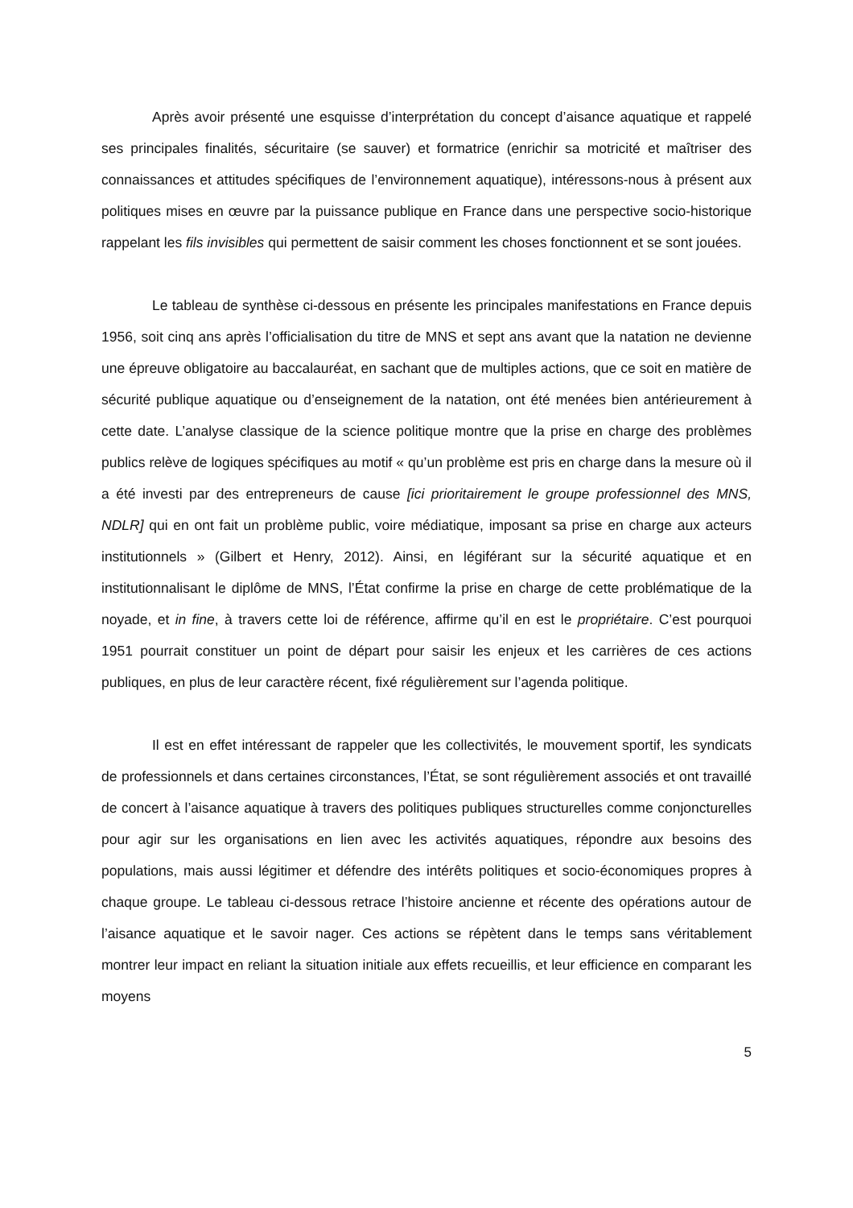Après avoir présenté une esquisse d’interprétation du concept d’aisance aquatique et rappelé ses principales finalités, sécuritaire (se sauver) et formatrice (enrichir sa motricité et maîtriser des connaissances et attitudes spécifiques de l’environnement aquatique), intéressons-nous à présent aux politiques mises en œuvre par la puissance publique en France dans une perspective socio-historique rappelant les fils invisibles qui permettent de saisir comment les choses fonctionnent et se sont jouées.
Le tableau de synthèse ci-dessous en présente les principales manifestations en France depuis 1956, soit cinq ans après l’officialisation du titre de MNS et sept ans avant que la natation ne devienne une épreuve obligatoire au baccalauréat, en sachant que de multiples actions, que ce soit en matière de sécurité publique aquatique ou d’enseignement de la natation, ont été menées bien antérieurement à cette date. L’analyse classique de la science politique montre que la prise en charge des problèmes publics relève de logiques spécifiques au motif « qu’un problème est pris en charge dans la mesure où il a été investi par des entrepreneurs de cause [ici prioritairement le groupe professionnel des MNS, NDLR] qui en ont fait un problème public, voire médiatique, imposant sa prise en charge aux acteurs institutionnels » (Gilbert et Henry, 2012). Ainsi, en légiférant sur la sécurité aquatique et en institutionnalisant le diplôme de MNS, l’État confirme la prise en charge de cette problématique de la noyade, et in fine, à travers cette loi de référence, affirme qu’il en est le propriétaire. C’est pourquoi 1951 pourrait constituer un point de départ pour saisir les enjeux et les carrières de ces actions publiques, en plus de leur caractère récent, fixé régulièrement sur l’agenda politique.
Il est en effet intéressant de rappeler que les collectivités, le mouvement sportif, les syndicats de professionnels et dans certaines circonstances, l’État, se sont régulièrement associés et ont travaillé de concert à l’aisance aquatique à travers des politiques publiques structurelles comme conjoncturelles pour agir sur les organisations en lien avec les activités aquatiques, répondre aux besoins des populations, mais aussi légitimer et défendre des intérêts politiques et socio-économiques propres à chaque groupe. Le tableau ci-dessous retrace l’histoire ancienne et récente des opérations autour de l’aisance aquatique et le savoir nager. Ces actions se répètent dans le temps sans véritablement montrer leur impact en reliant la situation initiale aux effets recueillis, et leur efficience en comparant les moyens
5